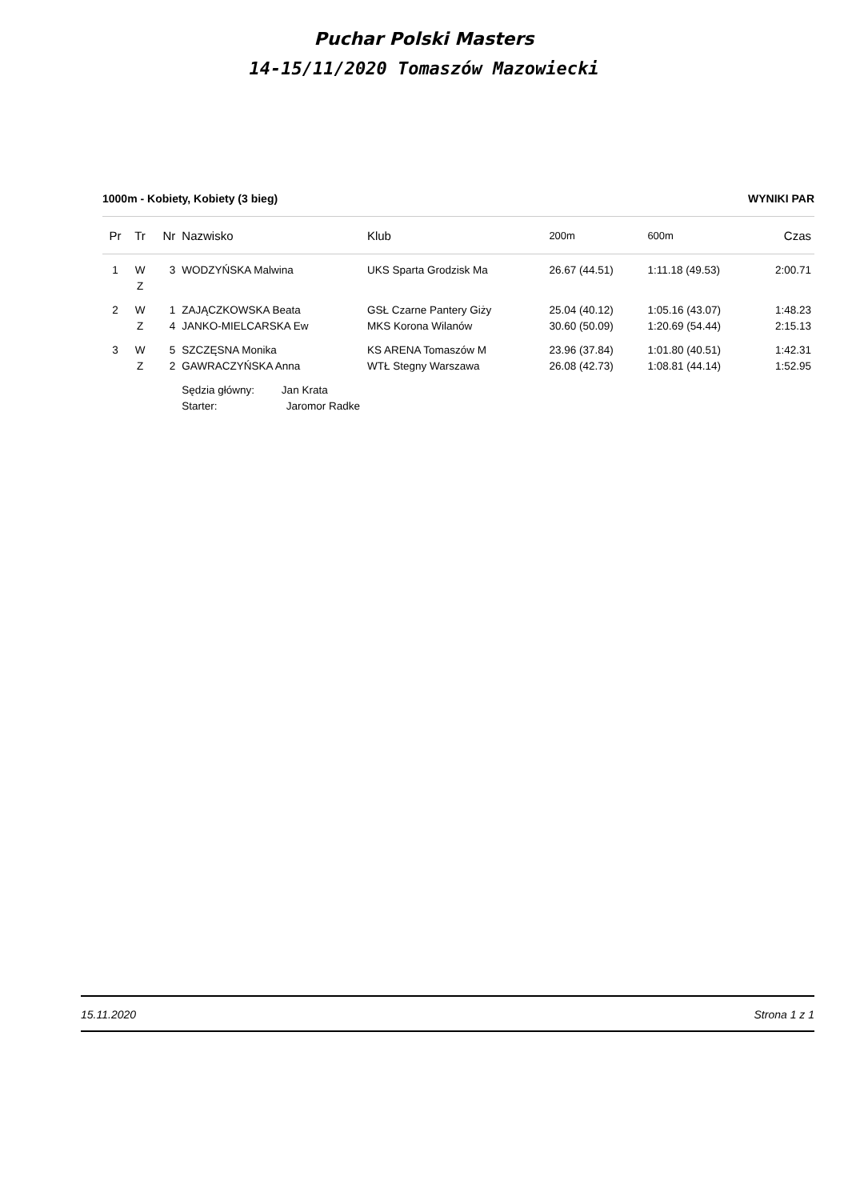Puchar Polski Masters
14-15/11/2020 Tomaszów Mazowiecki
1000m - Kobiety, Kobiety (3 bieg) WYNIKI PAR
| Pr | Tr | Nr | Nazwisko | Klub | 200m | 600m | Czas |
| --- | --- | --- | --- | --- | --- | --- | --- |
| 1 | W | 3 | WODZYŃSKA Malwina | UKS Sparta Grodzisk Ma | 26.67 (44.51) | 1:11.18 (49.53) | 2:00.71 |
| | Z | | | | | | |
| 2 | W | 1 | ZAJĄCZKOWSKA Beata | GSŁ Czarne Pantery Giży | 25.04 (40.12) | 1:05.16 (43.07) | 1:48.23 |
| | Z | 4 | JANKO-MIELCARSKA Ew | MKS Korona Wilanów | 30.60 (50.09) | 1:20.69 (54.44) | 2:15.13 |
| 3 | W | 5 | SZCZĘSNA Monika | KS ARENA Tomaszów M | 23.96 (37.84) | 1:01.80 (40.51) | 1:42.31 |
| | Z | 2 | GAWRACZYŃSKA Anna | WTŁ Stegny Warszawa | 26.08 (42.73) | 1:08.81 (44.14) | 1:52.95 |
| | | | Sędzia główny: Jan Krata | | | | |
| | | | Starter: Jaromor Radke | | | | |
15.11.2020 Strona 1 z 1